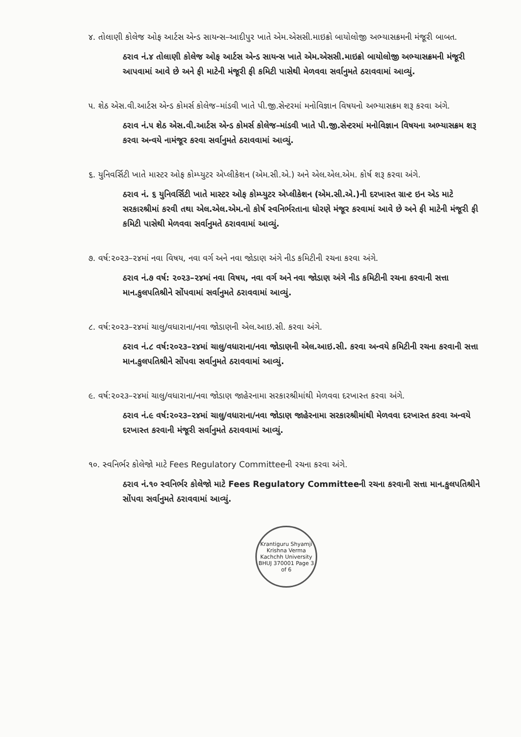૪. તોલાણી કોલેજ ઓફ આર્ટસ એન્ડ સાયન્સ–આદીપુર ખાતે એમ.એસસી.માઇક્રો બાયોલોજી અભ્યાસક્રમની મંજૂરી બાબત.
ઠરાવ નં.૪ તોલાણી કોલેજ ઓફ આર્ટસ એન્ડ સાયન્સ ખાતે એમ.એસસી.માઇક્રો બાયોલોજી અભ્યાસક્રમની મંજૂરી આપવામાં આવે છે અને ફી માટેની મંજૂરી ફી કમિટી પાસેથી મેળવવા સર્વાનુમતે ઠરાવવામાં આવ્યું.
૫. શેઠ એસ.વી.આર્ટસ એન્ડ કોમર્સ કોલેજ–માંડવી ખાતે પી.જી.સેન્ટરમાં મનોવિજ્ઞાન વિષયનો અભ્યાસક્રમ શરૂ કરવા અંગે.
ઠરાવ નં.૫ શેઠ એસ.વી.આર્ટસ એન્ડ કોમર્સ કોલેજ–માંડવી ખાતે પી.જી.સેન્ટરમાં મનોવિજ્ઞાન વિષયના અભ્યાસક્રમ શરૂ કરવા અન્વયે નામંજૂર કરવા સર્વાનુમતે ઠરાવવામાં આવ્યું.
૬. યુનિવર્સિટી ખાતે માસ્ટર ઓફ કોમ્પ્યુટર એપ્લીકેશન (એમ.સી.એ.) અને એલ.એલ.એમ. કોર્ષ શરૂ કરવા અંગે.
ઠરાવ નં. ૬ યુનિવર્સિટી ખાતે માસ્ટર ઓફ કોમ્પ્યુટર એપ્લીકેશન (એમ.સી.એ.)ની દરખાસ્ત ગ્રાન્ટ ઇન એડ માટે સરકારશ્રીમાં કરવી તથા એલ.એલ.એમ.નો કોર્ષ સ્વનિર્ભરતાના ધોરણે મંજૂર કરવામાં આવે છે અને ફી માટેની મંજૂરી ફી કમિટી પાસેથી મેળવવા સર્વાનુમતે ઠરાવવામાં આવ્યું.
૭. વર્ષ:૨૦૨૩–૨૪માં નવા વિષય, નવા વર્ગ અને નવા જોડાણ અંગે નીડ કમિટીની રચના કરવા અંગે.
ઠરાવ નં.૭ વર્ષ: ૨૦૨૩–૨૪માં નવા વિષય, નવા વર્ગ અને નવા જોડાણ અંગે નીડ કમિટીની રચના કરવાની સત્તા માન.કુલપતિશ્રીને સોંપવામાં સર્વાનુમતે ઠરાવવામાં આવ્યું.
૮. વર્ષ:૨૦૨૩–૨૪માં ચાલુ/વધારાના/નવા જોડાણની એલ.આઇ.સી. કરવા અંગે.
ઠરાવ નં.૮ વર્ષ:૨૦૨૩–૨૪માં ચાલુ/વધારાના/નવા જોડાણની એલ.આઇ.સી. કરવા અન્વયે કમિટીની રચના કરવાની સત્તા માન.કુલપતિશ્રીને સોંપવા સર્વાનુમતે ઠરાવવામાં આવ્યું.
૯. વર્ષ:૨૦૨૩–૨૪માં ચાલુ/વધારાના/નવા જોડાણ જાહેરનામા સરકારશ્રીમાંથી મેળવવા દરખાસ્ત કરવા અંગે.
ઠરાવ નં.૯ વર્ષ:૨૦૨૩–૨૪માં ચાલુ/વધારાના/નવા જોડાણ જાહેરનામા સરકારશ્રીમાંથી મેળવવા દરખાસ્ત કરવા અન્વયે દરખાસ્ત કરવાની મંજૂરી સર્વાનુમતે ઠરાવવામાં આવ્યું.
૧૦. સ્વનિર્ભર કોલેજો માટે Fees Regulatory Committeeની રચના કરવા અંગે.
ઠરાવ નં.૧૦ સ્વનિર્ભર કોલેજો માટે Fees Regulatory Committeeની રચના કરવાની સત્તા માન.કુલપતિશ્રીને સોંપવા સર્વાનુમતે ઠરાવવામાં આવ્યું.
Krantiguru Shyamji Krishna Verma Kachchh University BHUJ 370001 Page 3 of 6